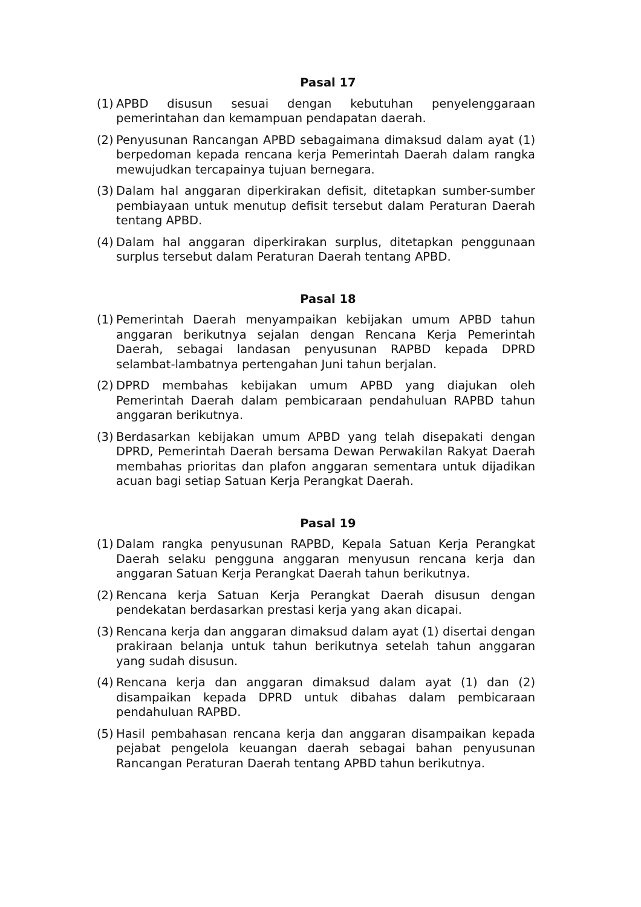Pasal 17
(1) APBD disusun sesuai dengan kebutuhan penyelenggaraan pemerintahan dan kemampuan pendapatan daerah.
(2) Penyusunan Rancangan APBD sebagaimana dimaksud dalam ayat (1) berpedoman kepada rencana kerja Pemerintah Daerah dalam rangka mewujudkan tercapainya tujuan bernegara.
(3) Dalam hal anggaran diperkirakan defisit, ditetapkan sumber-sumber pembiayaan untuk menutup defisit tersebut dalam Peraturan Daerah tentang APBD.
(4) Dalam hal anggaran diperkirakan surplus, ditetapkan penggunaan surplus tersebut dalam Peraturan Daerah tentang APBD.
Pasal 18
(1) Pemerintah Daerah menyampaikan kebijakan umum APBD tahun anggaran berikutnya sejalan dengan Rencana Kerja Pemerintah Daerah, sebagai landasan penyusunan RAPBD kepada DPRD selambat-lambatnya pertengahan Juni tahun berjalan.
(2) DPRD membahas kebijakan umum APBD yang diajukan oleh Pemerintah Daerah dalam pembicaraan pendahuluan RAPBD tahun anggaran berikutnya.
(3) Berdasarkan kebijakan umum APBD yang telah disepakati dengan DPRD, Pemerintah Daerah bersama Dewan Perwakilan Rakyat Daerah membahas prioritas dan plafon anggaran sementara untuk dijadikan acuan bagi setiap Satuan Kerja Perangkat Daerah.
Pasal 19
(1) Dalam rangka penyusunan RAPBD, Kepala Satuan Kerja Perangkat Daerah selaku pengguna anggaran menyusun rencana kerja dan anggaran Satuan Kerja Perangkat Daerah tahun berikutnya.
(2) Rencana kerja Satuan Kerja Perangkat Daerah disusun dengan pendekatan berdasarkan prestasi kerja yang akan dicapai.
(3) Rencana kerja dan anggaran dimaksud dalam ayat (1) disertai dengan prakiraan belanja untuk tahun berikutnya setelah tahun anggaran yang sudah disusun.
(4) Rencana kerja dan anggaran dimaksud dalam ayat (1) dan (2) disampaikan kepada DPRD untuk dibahas dalam pembicaraan pendahuluan RAPBD.
(5) Hasil pembahasan rencana kerja dan anggaran disampaikan kepada pejabat pengelola keuangan daerah sebagai bahan penyusunan Rancangan Peraturan Daerah tentang APBD tahun berikutnya.